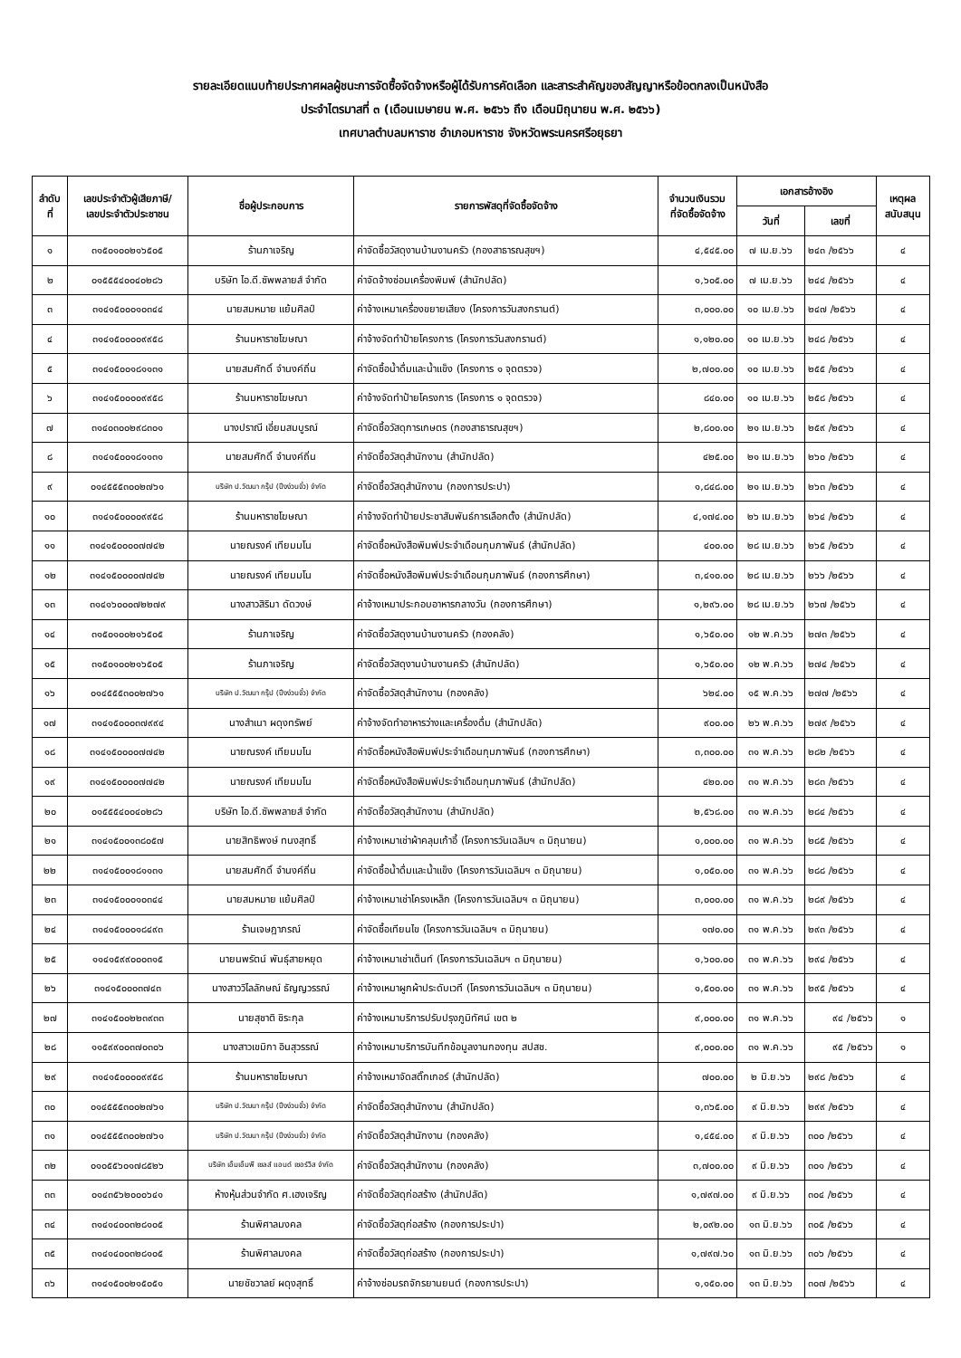รายละเอียดแนบท้ายประกาศผลผู้ชนะการจัดซื้อจัดจ้างหรือผู้ได้รับการคัดเลือก และสาระสำคัญของสัญญาหรือข้อตกลงเป็นหนังสือ
ประจำไตรมาสที่ ๓ (เดือนเมษายน พ.ศ. ๒๕๖๖ ถึง เดือนมิถุนายน พ.ศ. ๒๕๖๖)
เทศบาลตำบลมหาราช อำเภอมหาราช จังหวัดพระนครศรีอยุธยา
| ลำดับ ที่ | เลขประจำตัวผู้เสียภาษี/ เลขประจำตัวประชาชน | ชื่อผู้ประกอบการ | รายการพัสดุที่จัดซื้อจัดจ้าง | จำนวนเงินรวม ที่จัดซื้อจัดจ้าง | เอกสารอ้างอิง | | เหตุผล สนับสนุน |
| --- | --- | --- | --- | --- | --- | --- | --- |
| | | | | | วันที่ | เลขที่ | |
| ๑ | ๓๑๕๐๑๐๐๒๑๖๕๐๕ | ร้านภาเจริญ | ค่าจัดซื้อวัสดุงานบ้านงานครัว (กองสาธารณสุขฯ) | ๔,๕๔๕.๐๐ | ๗ เม.ย.๖๖ | ๒๔๓ /๒๕๖๖ | ๔ |
| ๒ | ๐๑๕๕๕๔๐๐๔๐๒๘๖ | บริษัท ไอ.ดี.ซัพพลายส์ จำกัด | ค่าจัดจ้างซ่อมเครื่องพิมพ์ (สำนักปลัด) | ๑,๖๐๕.๐๐ | ๗ เม.ย.๖๖ | ๒๔๔ /๒๕๖๖ | ๔ |
| ๓ | ๓๑๔๑๕๐๐๐๑๐๓๔๔ | นายสมหมาย แย้มศิลป์ | ค่าจ้างเหมาเครื่องขยายเสียง (โครงการวันสงกรานต์) | ๓,๐๐๐.๐๐ | ๑๐ เม.ย.๖๖ | ๒๔๗ /๒๕๖๖ | ๔ |
| ๔ | ๓๑๔๑๕๐๐๐๐๙๙๕๘ | ร้านมหาราชโฆษณา | ค่าจ้างจัดทำป้ายโครงการ (โครงการวันสงกรานต์) | ๑,๑๒๐.๐๐ | ๑๐ เม.ย.๖๖ | ๒๔๘ /๒๕๖๖ | ๔ |
| ๕ | ๓๑๔๑๕๐๐๑๘๑๑๓๑ | นายสมศักดิ์ จำนงค์ถิ่น | ค่าจัดซื้อน้ำดื่มและน้ำแข็ง (โครงการ ๑ จุดตรวจ) | ๒,๗๐๐.๐๐ | ๑๐ เม.ย.๖๖ | ๒๕๕ /๒๕๖๖ | ๔ |
| ๖ | ๓๑๔๑๕๐๐๐๐๙๙๕๘ | ร้านมหาราชโฆษณา | ค่าจ้างจัดทำป้ายโครงการ (โครงการ ๑ จุดตรวจ) | ๘๔๐.๐๐ | ๑๐ เม.ย.๖๖ | ๒๕๘ /๒๕๖๖ | ๔ |
| ๗ | ๓๑๔๐๓๐๐๒๙๘๓๐๑ | นางปราณี เอี่ยมสมบูรณ์ | ค่าจัดซื้อวัสดุการเกษตร (กองสาธารณสุขฯ) | ๒,๘๐๐.๐๐ | ๒๑ เม.ย.๖๖ | ๒๕๙ /๒๕๖๖ | ๔ |
| ๘ | ๓๑๔๑๕๐๐๑๘๑๑๓๑ | นายสมศักดิ์ จำนงค์ถิ่น | ค่าจัดซื้อวัสดุสำนักงาน (สำนักปลัด) | ๔๒๕.๐๐ | ๒๑ เม.ย.๖๖ | ๒๖๐ /๒๕๖๖ | ๔ |
| ๙ | ๐๑๔๕๕๕๓๐๐๒๗๖๑ | บริษัท ป.วัฒนา กรุ๊ป (ปึงง่วนจั้ว) จำกัด | ค่าจัดซื้อวัสดุสำนักงาน (กองการประปา) | ๑,๘๔๘.๐๐ | ๒๑ เม.ย.๖๖ | ๒๖๓ /๒๕๖๖ | ๔ |
| ๑๐ | ๓๑๔๑๕๐๐๐๐๙๙๕๘ | ร้านมหาราชโฆษณา | ค่าจ้างจัดทำป้ายประชาสัมพันธ์การเลือกตั้ง (สำนักปลัด) | ๔,๑๗๔.๐๐ | ๒๖ เม.ย.๖๖ | ๒๖๔ /๒๕๖๖ | ๔ |
| ๑๑ | ๓๑๔๑๕๐๐๐๐๗๗๔๒ | นายณรงค์ เทียมมโน | ค่าจัดซื้อหนังสือพิมพ์ประจำเดือนกุมภาพันธ์ (สำนักปลัด) | ๔๐๐.๐๐ | ๒๘ เม.ย.๖๖ | ๒๖๕ /๒๕๖๖ | ๔ |
| ๑๒ | ๓๑๔๑๕๐๐๐๐๗๗๔๒ | นายณรงค์ เทียมมโน | ค่าจัดซื้อหนังสือพิมพ์ประจำเดือนกุมภาพันธ์ (กองการศึกษา) | ๓,๔๑๐.๐๐ | ๒๘ เม.ย.๖๖ | ๒๖๖ /๒๕๖๖ | ๔ |
| ๑๓ | ๓๑๔๑๖๐๐๐๗๒๒๗๙ | นางสาวสิริมา ดัดวงษ์ | ค่าจ้างเหมาประกอบอาหารกลางวัน (กองการศึกษา) | ๑,๒๙๖.๐๐ | ๒๘ เม.ย.๖๖ | ๒๖๗ /๒๕๖๖ | ๔ |
| ๑๔ | ๓๑๕๐๑๐๐๒๑๖๕๐๕ | ร้านภาเจริญ | ค่าจัดซื้อวัสดุงานบ้านงานครัว (กองคลัง) | ๑,๖๕๐.๐๐ | ๑๒ พ.ค.๖๖ | ๒๗๓ /๒๕๖๖ | ๔ |
| ๑๕ | ๓๑๕๐๑๐๐๒๑๖๕๐๕ | ร้านภาเจริญ | ค่าจัดซื้อวัสดุงานบ้านงานครัว (สำนักปลัด) | ๑,๖๕๐.๐๐ | ๑๒ พ.ค.๖๖ | ๒๗๔ /๒๕๖๖ | ๔ |
| ๑๖ | ๐๑๔๕๕๕๓๐๐๒๗๖๑ | บริษัท ป.วัฒนา กรุ๊ป (ปึงง่วนจั้ว) จำกัด | ค่าจัดซื้อวัสดุสำนักงาน (กองคลัง) | ๖๒๔.๐๐ | ๑๕ พ.ค.๖๖ | ๒๗๗ /๒๕๖๖ | ๔ |
| ๑๗ | ๓๑๔๑๕๐๐๐๓๗๙๙๔ | นางสำเนา ผดุงทรัพย์ | ค่าจ้างจัดทำอาหารว่างและเครื่องดื่ม (สำนักปลัด) | ๙๐๐.๐๐ | ๒๖ พ.ค.๖๖ | ๒๗๙ /๒๕๖๖ | ๔ |
| ๑๘ | ๓๑๔๑๕๐๐๐๐๗๗๔๒ | นายณรงค์ เทียมมโน | ค่าจัดซื้อหนังสือพิมพ์ประจำเดือนกุมภาพันธ์ (กองการศึกษา) | ๓,๓๐๐.๐๐ | ๓๑ พ.ค.๖๖ | ๒๘๒ /๒๕๖๖ | ๔ |
| ๑๙ | ๓๑๔๑๕๐๐๐๐๗๗๔๒ | นายณรงค์ เทียมมโน | ค่าจัดซื้อหนังสือพิมพ์ประจำเดือนกุมภาพันธ์ (สำนักปลัด) | ๔๒๐.๐๐ | ๓๑ พ.ค.๖๖ | ๒๘๓ /๒๕๖๖ | ๔ |
| ๒๐ | ๐๑๕๕๕๔๐๐๔๐๒๘๖ | บริษัท ไอ.ดี.ซัพพลายส์ จำกัด | ค่าจัดซื้อวัสดุสำนักงาน (สำนักปลัด) | ๒,๕๖๘.๐๐ | ๓๑ พ.ค.๖๖ | ๒๘๔ /๒๕๖๖ | ๔ |
| ๒๑ | ๓๑๔๑๕๐๐๑๓๘๐๕๗ | นายสิทธิพงษ์ ทนงสุทธิ์ | ค่าจ้างเหมาเช่าผ้าคลุมเก้าอี้ (โครงการวันเฉลิมฯ ๓ มิถุนายน) | ๑,๐๐๐.๐๐ | ๓๑ พ.ค.๖๖ | ๒๘๕ /๒๕๖๖ | ๔ |
| ๒๒ | ๓๑๔๑๕๐๐๑๘๑๑๓๑ | นายสมศักดิ์ จำนงค์ถิ่น | ค่าจัดซื้อน้ำดื่มและน้ำแข็ง (โครงการวันเฉลิมฯ ๓ มิถุนายน) | ๑,๐๕๐.๐๐ | ๓๑ พ.ค.๖๖ | ๒๘๘ /๒๕๖๖ | ๔ |
| ๒๓ | ๓๑๔๑๕๐๐๐๑๐๓๔๔ | นายสมหมาย แย้มศิลป์ | ค่าจ้างเหมาเช่าโครงเหล็ก (โครงการวันเฉลิมฯ ๓ มิถุนายน) | ๓,๐๐๐.๐๐ | ๓๑ พ.ค.๖๖ | ๒๘๙ /๒๕๖๖ | ๔ |
| ๒๔ | ๓๑๔๑๕๐๐๐๑๘๔๙๓ | ร้านเจษฎาภรณ์ | ค่าจัดซื้อเทียนไข (โครงการวันเฉลิมฯ ๓ มิถุนายน) | ๑๗๐.๐๐ | ๓๑ พ.ค.๖๖ | ๒๙๓ /๒๕๖๖ | ๔ |
| ๒๕ | ๑๑๔๑๕๙๙๐๐๐๓๑๕ | นายนพรัตน์ พันธุ์สายหยุด | ค่าจ้างเหมาเช่าเต็นท์ (โครงการวันเฉลิมฯ ๓ มิถุนายน) | ๑,๖๐๐.๐๐ | ๓๑ พ.ค.๖๖ | ๒๙๔ /๒๕๖๖ | ๔ |
| ๒๖ | ๓๑๔๑๕๐๐๐๓๗๔๓ | นางสาววิไลลักษณ์ ธัญญวรรณ์ | ค่าจ้างเหมาผูกผ้าประดับเวที (โครงการวันเฉลิมฯ ๓ มิถุนายน) | ๑,๕๐๐.๐๐ | ๓๑ พ.ค.๖๖ | ๒๙๕ /๒๕๖๖ | ๔ |
| ๒๗ | ๓๑๔๑๕๐๐๒๒๓๙๓๓ | นายสุชาติ ชิระกุล | ค่าจ้างเหมาบริการปรับปรุงภูมิทัศน์ เขต ๒ | ๙,๐๐๐.๐๐ | ๓๑ พ.ค.๖๖ | ๙๔ /๒๕๖๖ | ๑ |
| ๒๘ | ๑๑๕๙๙๐๐๓๗๐๓๐๖ | นางสาวเขมิกา อินสุวรรณ์ | ค่าจ้างเหมาบริการบันทึกข้อมูลงานกองทุน สปสช. | ๙,๐๐๐.๐๐ | ๓๑ พ.ค.๖๖ | ๙๕ /๒๕๖๖ | ๑ |
| ๒๙ | ๓๑๔๑๕๐๐๐๐๙๙๕๘ | ร้านมหาราชโฆษณา | ค่าจ้างเหมาจัดสติ๊กเกอร์ (สำนักปลัด) | ๗๐๐.๐๐ | ๒ มิ.ย.๖๖ | ๒๙๘ /๒๕๖๖ | ๔ |
| ๓๐ | ๐๑๔๕๕๕๓๐๐๒๗๖๑ | บริษัท ป.วัฒนา กรุ๊ป (ปึงง่วนจั้ว) จำกัด | ค่าจัดซื้อวัสดุสำนักงาน (สำนักปลัด) | ๑,๓๖๕.๐๐ | ๙ มิ.ย.๖๖ | ๒๙๙ /๒๕๖๖ | ๔ |
| ๓๑ | ๐๑๔๕๕๕๓๐๐๒๗๖๑ | บริษัท ป.วัฒนา กรุ๊ป (ปึงง่วนจั้ว) จำกัด | ค่าจัดซื้อวัสดุสำนักงาน (กองคลัง) | ๑,๔๕๔.๐๐ | ๙ มิ.ย.๖๖ | ๓๐๐ /๒๕๖๖ | ๔ |
| ๓๒ | ๐๑๐๕๕๖๐๑๗๘๕๒๖ | บริษัท เอ็มเอ็มพี เซลส์ แอนด์ เซอร์วิส จำกัด | ค่าจัดซื้อวัสดุสำนักงาน (กองคลัง) | ๓,๗๐๐.๐๐ | ๙ มิ.ย.๖๖ | ๓๐๑ /๒๕๖๖ | ๔ |
| ๓๓ | ๐๑๔๓๕๖๒๐๐๐๖๔๑ | ห้างหุ้นส่วนจำกัด ศ.เฮงเจริญ | ค่าจัดซื้อวัสดุก่อสร้าง (สำนักปลัด) | ๑,๗๙๗.๐๐ | ๙ มิ.ย.๖๖ | ๓๐๔ /๒๕๖๖ | ๔ |
| ๓๔ | ๓๑๔๑๔๐๐๓๒๘๑๐๕ | ร้านพิศาลมงคล | ค่าจัดซื้อวัสดุก่อสร้าง (กองการประปา) | ๒,๐๙๒.๐๐ | ๑๓ มิ.ย.๖๖ | ๓๐๕ /๒๕๖๖ | ๔ |
| ๓๕ | ๓๑๔๑๔๐๐๓๒๘๑๐๕ | ร้านพิศาลมงคล | ค่าจัดซื้อวัสดุก่อสร้าง (กองการประปา) | ๑,๗๙๗.๖๐ | ๑๓ มิ.ย.๖๖ | ๓๐๖ /๒๕๖๖ | ๔ |
| ๓๖ | ๓๑๔๑๕๐๐๒๑๕๐๕๑ | นายชัชวาลย์ ผดุงสุทธิ์ | ค่าจ้างซ่อมรถจักรยานยนต์ (กองการประปา) | ๑,๑๕๐.๐๐ | ๑๓ มิ.ย.๖๖ | ๓๐๗ /๒๕๖๖ | ๔ |